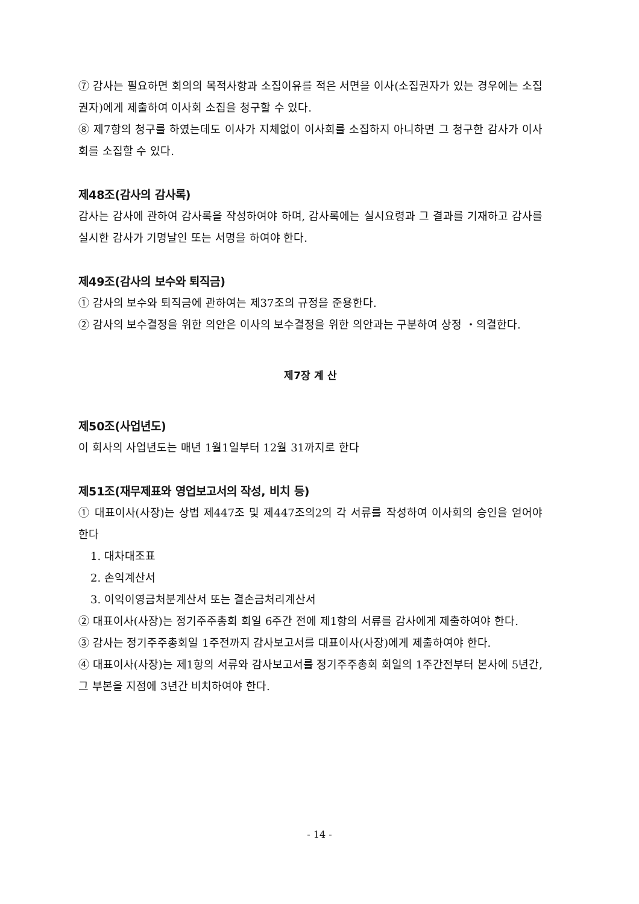⑦ 감사는 필요하면 회의의 목적사항과 소집이유를 적은 서면을 이사(소집권자가 있는 경우에는 소집권자)에게 제출하여 이사회 소집을 청구할 수 있다.
⑧ 제7항의 청구를 하였는데도 이사가 지체없이 이사회를 소집하지 아니하면 그 청구한 감사가 이사회를 소집할 수 있다.
제48조(감사의 감사록)
감사는 감사에 관하여 감사록을 작성하여야 하며, 감사록에는 실시요령과 그 결과를 기재하고 감사를 실시한 감사가 기명날인 또는 서명을 하여야 한다.
제49조(감사의 보수와 퇴직금)
① 감사의 보수와 퇴직금에 관하여는 제37조의 규정을 준용한다.
② 감사의 보수결정을 위한 의안은 이사의 보수결정을 위한 의안과는 구분하여 상정 ・의결한다.
제7장 계 산
제50조(사업년도)
이 회사의 사업년도는 매년 1월1일부터 12월 31까지로 한다
제51조(재무제표와 영업보고서의 작성, 비치 등)
① 대표이사(사장)는 상법 제447조 및 제447조의2의 각 서류를 작성하여 이사회의 승인을 얻어야 한다
1. 대차대조표
2. 손익계산서
3. 이익이영금처분계산서 또는 결손금처리계산서
② 대표이사(사장)는 정기주주총회 회일 6주간 전에 제1항의 서류를 감사에게 제출하여야 한다.
③ 감사는 정기주주총회일 1주전까지 감사보고서를 대표이사(사장)에게 제출하여야 한다.
④ 대표이사(사장)는 제1항의 서류와 감사보고서를 정기주주총회 회일의 1주간전부터 본사에 5년간, 그 부본을 지점에 3년간 비치하여야 한다.
- 14 -